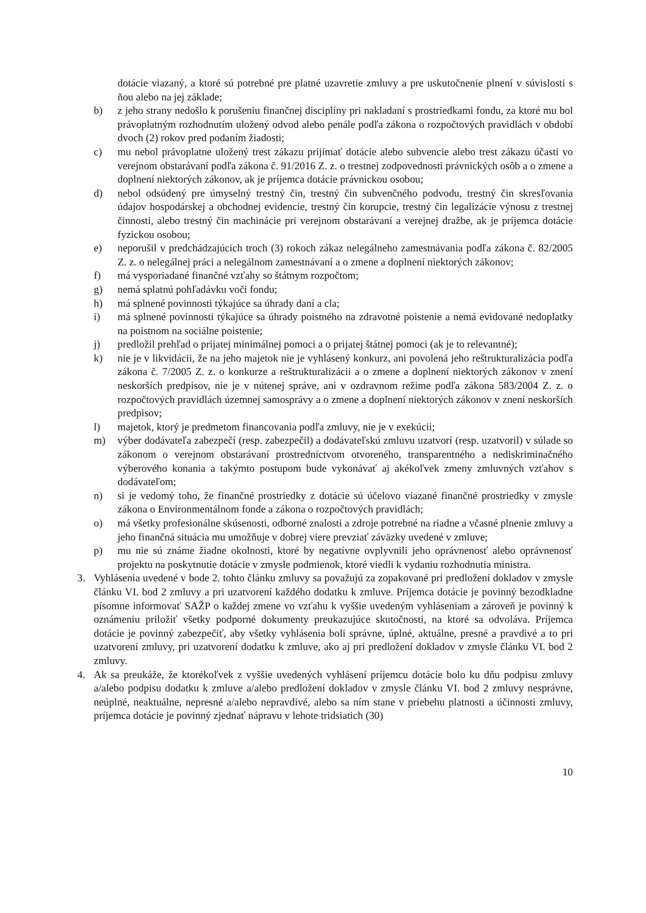dotácie viazaný, a ktoré sú potrebné pre platné uzavretie zmluvy a pre uskutočnenie plnení v súvislosti s ňou alebo na jej základe;
b) z jeho strany nedošlo k porušeniu finančnej disciplíny pri nakladaní s prostriedkami fondu, za ktoré mu bol právoplatným rozhodnutím uložený odvod alebo penále podľa zákona o rozpočtových pravidlách v období dvoch (2) rokov pred podaním žiadosti;
c) mu nebol právoplatne uložený trest zákazu prijímať dotácie alebo subvencie alebo trest zákazu účasti vo verejnom obstarávaní podľa zákona č. 91/2016 Z. z. o trestnej zodpovednosti právnických osôb a o zmene a doplnení niektorých zákonov, ak je príjemca dotácie právnickou osobou;
d) nebol odsúdený pre úmyselný trestný čin, trestný čin subvenčného podvodu, trestný čin skresľovania údajov hospodárskej a obchodnej evidencie, trestný čin korupcie, trestný čin legalizácie výnosu z trestnej činnosti, alebo trestný čin machinácie pri verejnom obstarávaní a verejnej dražbe, ak je príjemca dotácie fyzickou osobou;
e) neporušil v predchádzajúcich troch (3) rokoch zákaz nelegálneho zamestnávania podľa zákona č. 82/2005 Z. z. o nelegálnej práci a nelegálnom zamestnávaní a o zmene a doplnení niektorých zákonov;
f) má vysporiadané finančné vzťahy so štátnym rozpočtom;
g) nemá splatnú pohľadávku voči fondu;
h) má splnené povinnosti týkajúce sa úhrady daní a cla;
i) má splnené povinnosti týkajúce sa úhrady poistného na zdravotné poistenie a nemá evidované nedoplatky na poistnom na sociálne poistenie;
j) predložil prehľad o prijatej minimálnej pomoci a o prijatej štátnej pomoci (ak je to relevantné);
k) nie je v likvidácii, že na jeho majetok nie je vyhlásený konkurz, ani povolená jeho reštrukturalizácia podľa zákona č. 7/2005 Z. z. o konkurze a reštrukturalizácii a o zmene a doplnení niektorých zákonov v znení neskorších predpisov, nie je v nútenej správe, ani v ozdravnom režime podľa zákona 583/2004 Z. z. o rozpočtových pravidlách územnej samosprávy a o zmene a doplnení niektorých zákonov v znení neskorších predpisov;
l) majetok, ktorý je predmetom financovania podľa zmluvy, nie je v exekúcii;
m) výber dodávateľa zabezpečí (resp. zabezpečil) a dodávateľskú zmluvu uzatvorí (resp. uzatvoril) v súlade so zákonom o verejnom obstarávaní prostredníctvom otvoreného, transparentného a nediskriminačného výberového konania a takýmto postupom bude vykonávať aj akékoľvek zmeny zmluvných vzťahov s dodávateľom;
n) si je vedomý toho, že finančné prostriedky z dotácie sú účelovo viazané finančné prostriedky v zmysle zákona o Environmentálnom fonde a zákona o rozpočtových pravidlách;
o) má všetky profesionálne skúsenosti, odborné znalosti a zdroje potrebné na riadne a včasné plnenie zmluvy a jeho finančná situácia mu umožňuje v dobrej viere prevziať záväzky uvedené v zmluve;
p) mu nie sú známe žiadne okolnosti, ktoré by negatívne ovplyvnili jeho oprávnenosť alebo oprávnenosť projektu na poskytnutie dotácie v zmysle podmienok, ktoré viedli k vydaniu rozhodnutia ministra.
3. Vyhlásenia uvedené v bode 2. tohto článku zmluvy sa považujú za zopakované pri predložení dokladov v zmysle článku VI. bod 2 zmluvy a pri uzatvorení každého dodatku k zmluve. Príjemca dotácie je povinný bezodkladne písomne informovať SAŽP o každej zmene vo vzťahu k vyššie uvedeným vyhláseniam a zároveň je povinný k oznámeniu priložiť všetky podporné dokumenty preukazujúce skutočnosti, na ktoré sa odvoláva. Príjemca dotácie je povinný zabezpečiť, aby všetky vyhlásenia boli správne, úplné, aktuálne, presné a pravdivé a to pri uzatvorení zmluvy, pri uzatvorení dodatku k zmluve, ako aj pri predložení dokladov v zmysle článku VI. bod 2 zmluvy.
4. Ak sa preukáže, že ktorékoľvek z vyššie uvedených vyhlásení príjemcu dotácie bolo ku dňu podpisu zmluvy a/alebo podpisu dodatku k zmluve a/alebo predložení dokladov v zmysle článku VI. bod 2 zmluvy nesprávne, neúplné, neaktuálne, nepresné a/alebo nepravdivé, alebo sa ním stane v priebehu platnosti a účinnosti zmluvy, príjemca dotácie je povinný zjednať nápravu v lehote tridsiatich (30)
10